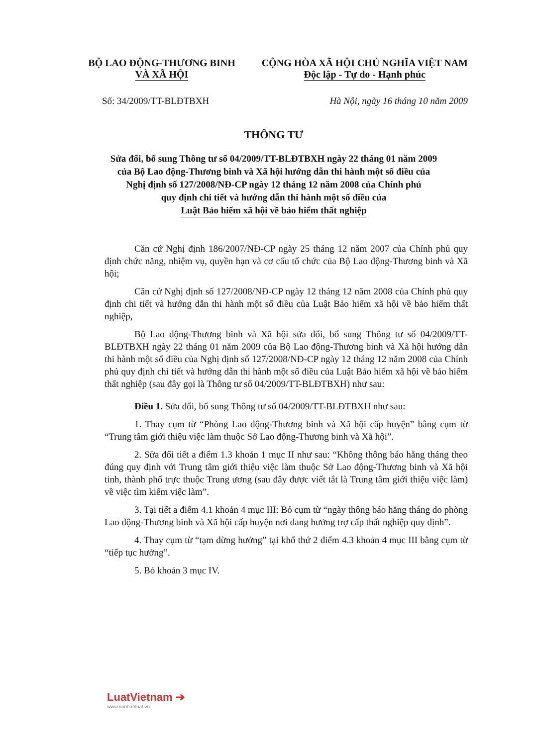BỘ LAO ĐỘNG-THƯƠNG BINH
VÀ XÃ HỘI
CỘNG HÒA XÃ HỘI CHỦ NGHĨA VIỆT NAM
Độc lập - Tự do - Hạnh phúc
Số: 34/2009/TT-BLĐTBXH Hà Nội, ngày 16 tháng 10 năm 2009
THÔNG TƯ
Sửa đổi, bổ sung Thông tư số 04/2009/TT-BLĐTBXH ngày 22 tháng 01 năm 2009
của Bộ Lao động-Thương binh và Xã hội hướng dẫn thi hành một số điều của
Nghị định số 127/2008/NĐ-CP ngày 12 tháng 12 năm 2008 của Chính phủ
quy định chi tiết và hướng dẫn thi hành một số điều của
Luật Bảo hiểm xã hội về bảo hiểm thất nghiệp
Căn cứ Nghị định 186/2007/NĐ-CP ngày 25 tháng 12 năm 2007 của Chính phủ quy định chức năng, nhiệm vụ, quyền hạn và cơ cấu tổ chức của Bộ Lao động-Thương binh và Xã hội;
Căn cứ Nghị định số 127/2008/NĐ-CP ngày 12 tháng 12 năm 2008 của Chính phủ quy định chi tiết và hướng dẫn thi hành một số điều của Luật Bảo hiểm xã hội về bảo hiểm thất nghiệp,
Bộ Lao động-Thương binh và Xã hội sửa đổi, bổ sung Thông tư số 04/2009/TT-BLĐTBXH ngày 22 tháng 01 năm 2009 của Bộ Lao động-Thương binh và Xã hội hướng dẫn thi hành một số điều của Nghị định số 127/2008/NĐ-CP ngày 12 tháng 12 năm 2008 của Chính phủ quy định chi tiết và hướng dẫn thi hành một số điều của Luật Bảo hiểm xã hội về bảo hiểm thất nghiệp (sau đây gọi là Thông tư số 04/2009/TT-BLĐTBXH) như sau:
Điều 1. Sửa đổi, bổ sung Thông tư số 04/2009/TT-BLĐTBXH như sau:
1. Thay cụm từ “Phòng Lao động-Thương binh và Xã hội cấp huyện” bằng cụm từ “Trung tâm giới thiệu việc làm thuộc Sở Lao động-Thương binh và Xã hội”.
2. Sửa đổi tiết a điểm 1.3 khoản 1 mục II như sau: “Không thông báo hằng tháng theo đúng quy định với Trung tâm giới thiệu việc làm thuộc Sở Lao động-Thương binh và Xã hội tỉnh, thành phố trực thuộc Trung ương (sau đây được viết tắt là Trung tâm giới thiệu việc làm) về việc tìm kiếm việc làm”.
3. Tại tiết a điểm 4.1 khoản 4 mục III: Bỏ cụm từ “ngày thông báo hằng tháng do phòng Lao động-Thương binh và Xã hội cấp huyện nơi đang hưởng trợ cấp thất nghiệp quy định”.
4. Thay cụm từ “tạm dừng hưởng” tại khổ thứ 2 điểm 4.3 khoản 4 mục III bằng cụm từ “tiếp tục hưởng”.
5. Bỏ khoản 3 mục IV.
LuatVietnam ➔
www.vanbanluat.vn